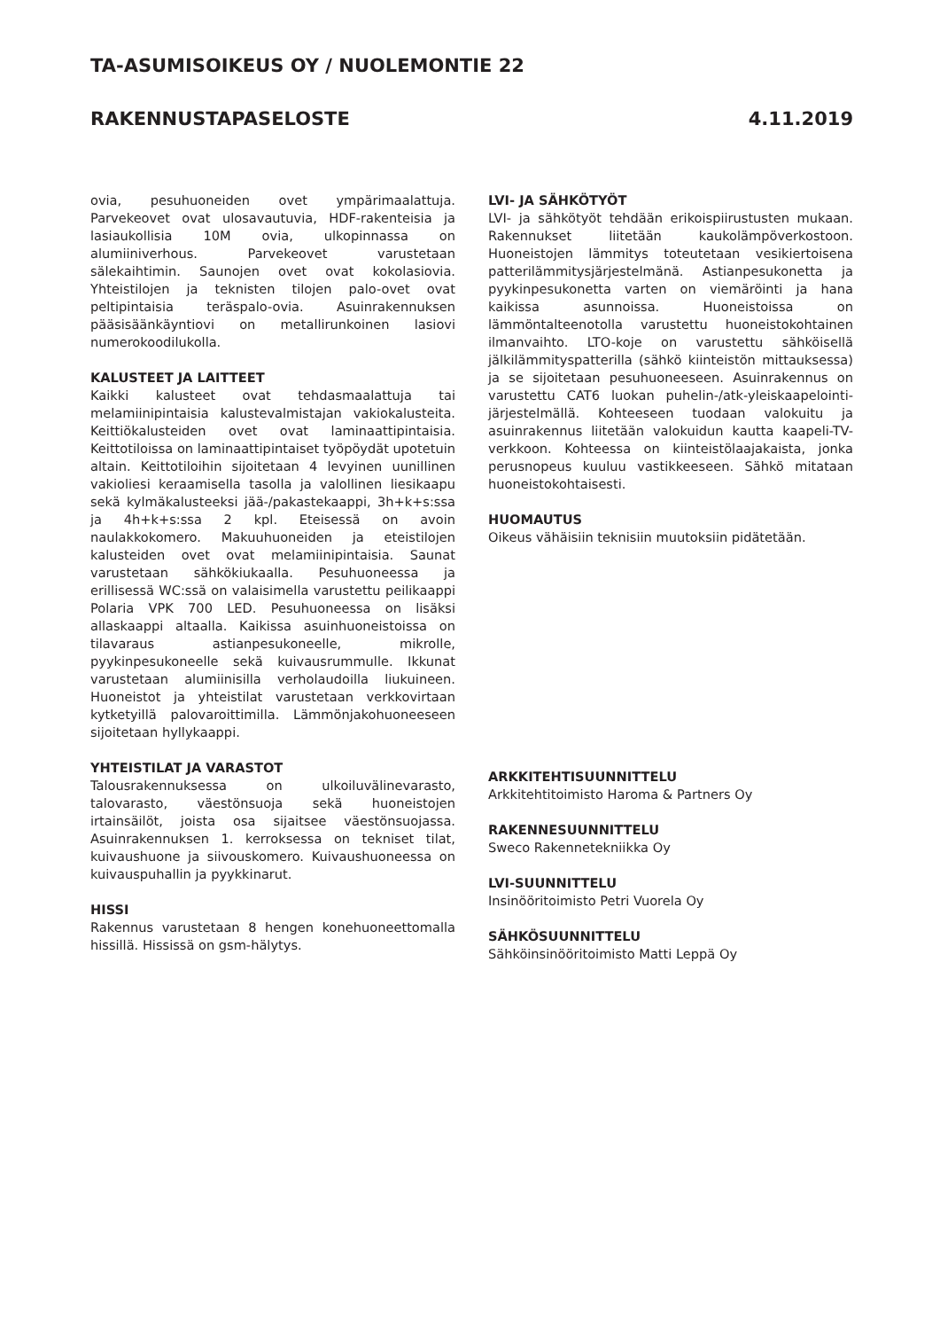TA-ASUMISOIKEUS OY / NUOLEMONTIE 22
RAKENNUSTAPASELOSTE 4.11.2019
ovia, pesuhuoneiden ovet ympärimaalattuja. Parvekeovet ovat ulosavautuvia, HDF-rakenteisia ja lasiaukollisia 10M ovia, ulkopinnassa on alumiiniverhous. Parvekeovet varustetaan sälekaihtimin. Saunojen ovet ovat kokolasiovia. Yhteistilojen ja teknisten tilojen palo-ovet ovat peltipintaisia teräspalo-ovia. Asuinrakennuksen pääsisäänkäyntiovi on metallirunkoinen lasiovi numerokoodilukolla.
KALUSTEET JA LAITTEET
Kaikki kalusteet ovat tehdasmaalattuja tai melamiinipintaisia kalustevalmistajan vakiokalusteita. Keittiökalusteiden ovet ovat laminaattipintaisia. Keittotiloissa on laminaattipintaiset työpöydät upotetuin altain. Keittotiloihin sijoitetaan 4 levyinen uunillinen vakioliesi keraamisella tasolla ja valollinen liesikaapu sekä kylmäkalusteeksi jää-/pakastekaappi, 3h+k+s:ssa ja 4h+k+s:ssa 2 kpl. Eteisessä on avoin naulakkokomero. Makuuhuoneiden ja eteistilojen kalusteiden ovet ovat melamiinipintaisia. Saunat varustetaan sähkökiukaalla. Pesuhuoneessa ja erillisessä WC:ssä on valaisimella varustettu peilikaappi Polaria VPK 700 LED. Pesuhuoneessa on lisäksi allaskaappi altaalla. Kaikissa asuinhuoneistoissa on tilavaraus astianpesukoneelle, mikrolle, pyykinpesukoneelle sekä kuivausrummulle. Ikkunat varustetaan alumiinisilla verholaudoilla liukuineen. Huoneistot ja yhteistilat varustetaan verkkovirtaan kytketyillä palovaroittimilla. Lämmönjakohuoneeseen sijoitetaan hyllykaappi.
YHTEISTILAT JA VARASTOT
Talousrakennuksessa on ulkoiluvälinevarasto, talovarasto, väestönsuoja sekä huoneistojen irtainsäilöt, joista osa sijaitsee väestönsuojassa. Asuinrakennuksen 1. kerroksessa on tekniset tilat, kuivaushuone ja siivouskomero. Kuivaushuoneessa on kuivauspuhallin ja pyykkinarut.
HISSI
Rakennus varustetaan 8 hengen konehuoneettomalla hissillä. Hississä on gsm-hälytys.
LVI- JA SÄHKÖTYÖT
LVI- ja sähkötyöt tehdään erikoispiirustusten mukaan. Rakennukset liitetään kaukolämpöverkostoon. Huoneistojen lämmitys toteutetaan vesikiertoisena patterilämmitysjärjestelmänä. Astianpesukonetta ja pyykinpesukonetta varten on viemäröinti ja hana kaikissa asunnoissa. Huoneistoissa on lämmöntalteenotolla varustettu huoneistokohtainen ilmanvaihto. LTO-koje on varustettu sähköisellä jälkilämmityspatterilla (sähkö kiinteistön mittauksessa) ja se sijoitetaan pesuhuoneeseen. Asuinrakennus on varustettu CAT6 luokan puhelin-/atk-yleiskaapelointi-järjestelmällä. Kohteeseen tuodaan valokuitu ja asuinrakennus liitetään valokuidun kautta kaapeli-TV-verkkoon. Kohteessa on kiinteistölaajakaista, jonka perusnopeus kuuluu vastikkeeseen. Sähkö mitataan huoneistokohtaisesti.
HUOMAUTUS
Oikeus vähäisiin teknisiin muutoksiin pidätetään.
ARKKITEHTISUUNNITTELU
Arkkitehtitoimisto Haroma & Partners Oy
RAKENNESUUNNITTELU
Sweco Rakennetekniikka Oy
LVI-SUUNNITTELU
Insinööritoimisto Petri Vuorela Oy
SÄHKÖSUUNNITTELU
Sähköinsinööritoimisto Matti Leppä Oy